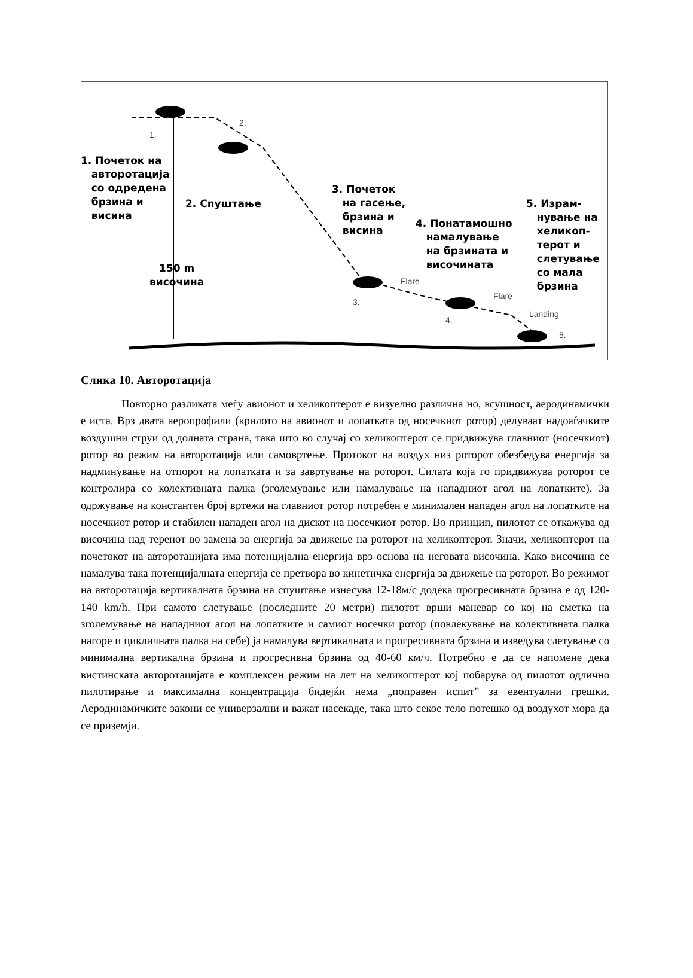1.
2.
1. Почеток на
авторотација
со одредена
брзина и
висина
2. Спуштање
3. Почеток
на гасење,
брзина и
висина
4. Понатамошно
намалување
на брзината и
височината
5. Израм-
нување на
хеликоп-
терот и
слетување
со мала
брзина
150 m
височина
Flare
3.
Flare
4.
Landing
5.
Слика 10. Авторотација
Повторно разликата меѓу авионот и хеликоптерот е визуелно различна но, всушност, аеродинамички е иста. Врз двата аеропрофили (крилото на авионот и лопатката од носечкиот ротор) делуваат надоаѓачките воздушни струи од долната страна, така што во случај со хеликоптерот се придвижува главниот (носечкиот) ротор во режим на авторотација или самовртење. Протокот на воздух низ роторот обезбедува енергија за надминување на отпорот на лопатката и за завртување на роторот. Силата која го придвижува роторот се контролира со колективната палка (зголемување или намалување на нападниот агол на лопатките). За одржување на константен број вртежи на главниот ротор потребен е минимален нападен агол на лопатките на носечкиот ротор и стабилен нападен агол на дискот на носечкиот ротор. Во принцип, пилотот се откажува од височина над теренот во замена за енергија за движење на роторот на хеликоптерот. Значи, хеликоптерот на почетокот на авторотацијата има потенцијална енергија врз основа на неговата височина. Како височина се намалува така потенцијалната енергија се претвора во кинетичка енергија за движење на роторот. Во режимот на авторотација вертикалната брзина на спуштање изнесува 12-18м/с додека прогресивната брзина е од 120-140 km/h. При самото слетување (последните 20 метри) пилотот врши маневар со кој на сметка на зголемување на нападниот агол на лопатките и самиот носечки ротор (повлекување на колективната палка нагоре и цикличната палка на себе) ја намалува вертикалната и прогресивната брзина и изведува слетување со минимална вертикална брзина и прогресивна брзина од 40-60 км/ч. Потребно е да се напомене дека вистинската авторотацијата е комплексен режим на лет на хеликоптерот кој побарува од пилотот одлично пилотирање и максимална концентрација бидејќи нема „поправен испит” за евентуални грешки. Аеродинамичките закони се универзални и важат насекаде, така што секое тело потешко од воздухот мора да се приземји.